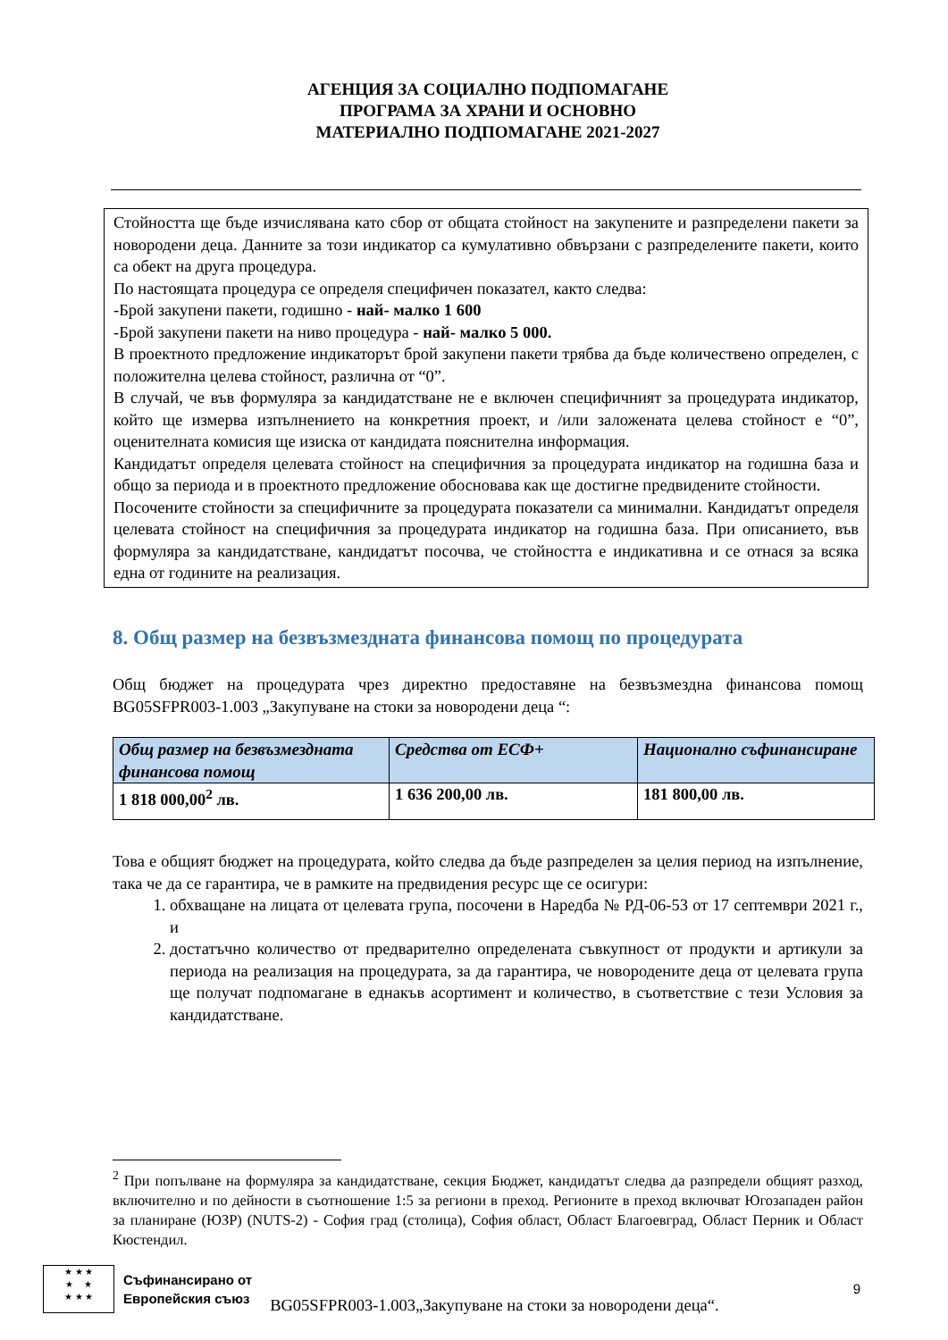АГЕНЦИЯ ЗА СОЦИАЛНО ПОДПОМАГАНЕ
ПРОГРАМА ЗА ХРАНИ И ОСНОВНО
МАТЕРИАЛНО ПОДПОМАГАНЕ 2021-2027
Стойността ще бъде изчислявана като сбор от общата стойност на закупените и разпределени пакети за новородени деца. Данните за този индикатор са кумулативно обвързани с разпределените пакети, които са обект на друга процедура.
По настоящата процедура се определя специфичен показател, както следва:
-Брой закупени пакети, годишно - най- малко 1 600
-Брой закупени пакети на ниво процедура - най- малко 5 000.
В проектното предложение индикаторът брой закупени пакети трябва да бъде количествено определен, с положителна целева стойност, различна от “0”.
В случай, че във формуляра за кандидатстване не е включен специфичният за процедурата индикатор, който ще измерва изпълнението на конкретния проект, и /или заложената целева стойност е “0”, оценителната комисия ще изиска от кандидата пояснителна информация.
Кандидатът определя целевата стойност на специфичния за процедурата индикатор на годишна база и общо за периода и в проектното предложение обосновава как ще достигне предвидените стойности.
Посочените стойности за специфичните за процедурата показатели са минимални. Кандидатът определя целевата стойност на специфичния за процедурата индикатор на годишна база. При описанието, във формуляра за кандидатстване, кандидатът посочва, че стойността е индикативна и се отнася за всяка една от годините на реализация.
8. Общ размер на безвъзмездната финансова помощ по процедурата
Общ бюджет на процедурата чрез директно предоставяне на безвъзмездна финансова помощ BG05SFPR003-1.003 „Закупуване на стоки за новородени деца “:
| Общ размер на безвъзмездната финансова помощ | Средства от ЕСФ+ | Национално съфинансиране |
| --- | --- | --- |
| 1 818 000,00<sup>2</sup> лв. | 1 636 200,00 лв. | 181 800,00 лв. |
Това е общият бюджет на процедурата, който следва да бъде разпределен за целия период на изпълнение, така че да се гарантира, че в рамките на предвидения ресурс ще се осигури:
1. обхващане на лицата от целевата група, посочени в Наредба № РД-06-53 от 17 септември 2021 г., и
2. достатъчно количество от предварително определената съвкупност от продукти и артикули за периода на реализация на процедурата, за да гарантира, че новородените деца от целевата група ще получат подпомагане в еднакъв асортимент и количество, в съответствие с тези Условия за кандидатстване.
<sup>2</sup> При попълване на формуляра за кандидатстване, секция Бюджет, кандидатът следва да разпредели общият разход, включително и по дейности в съотношение 1:5 за региони в преход. Регионите в преход включват Югозападен район за планиране (ЮЗР) (NUTS-2) - София град (столица), София област, Област Благоевград, Област Перник и Област Кюстендил.
★ ★ ★
★ ★
★ ★ ★
Съфинансирано от
Европейския съюз
BG05SFPR003-1.003„Закупуване на стоки за новородени деца“.
9